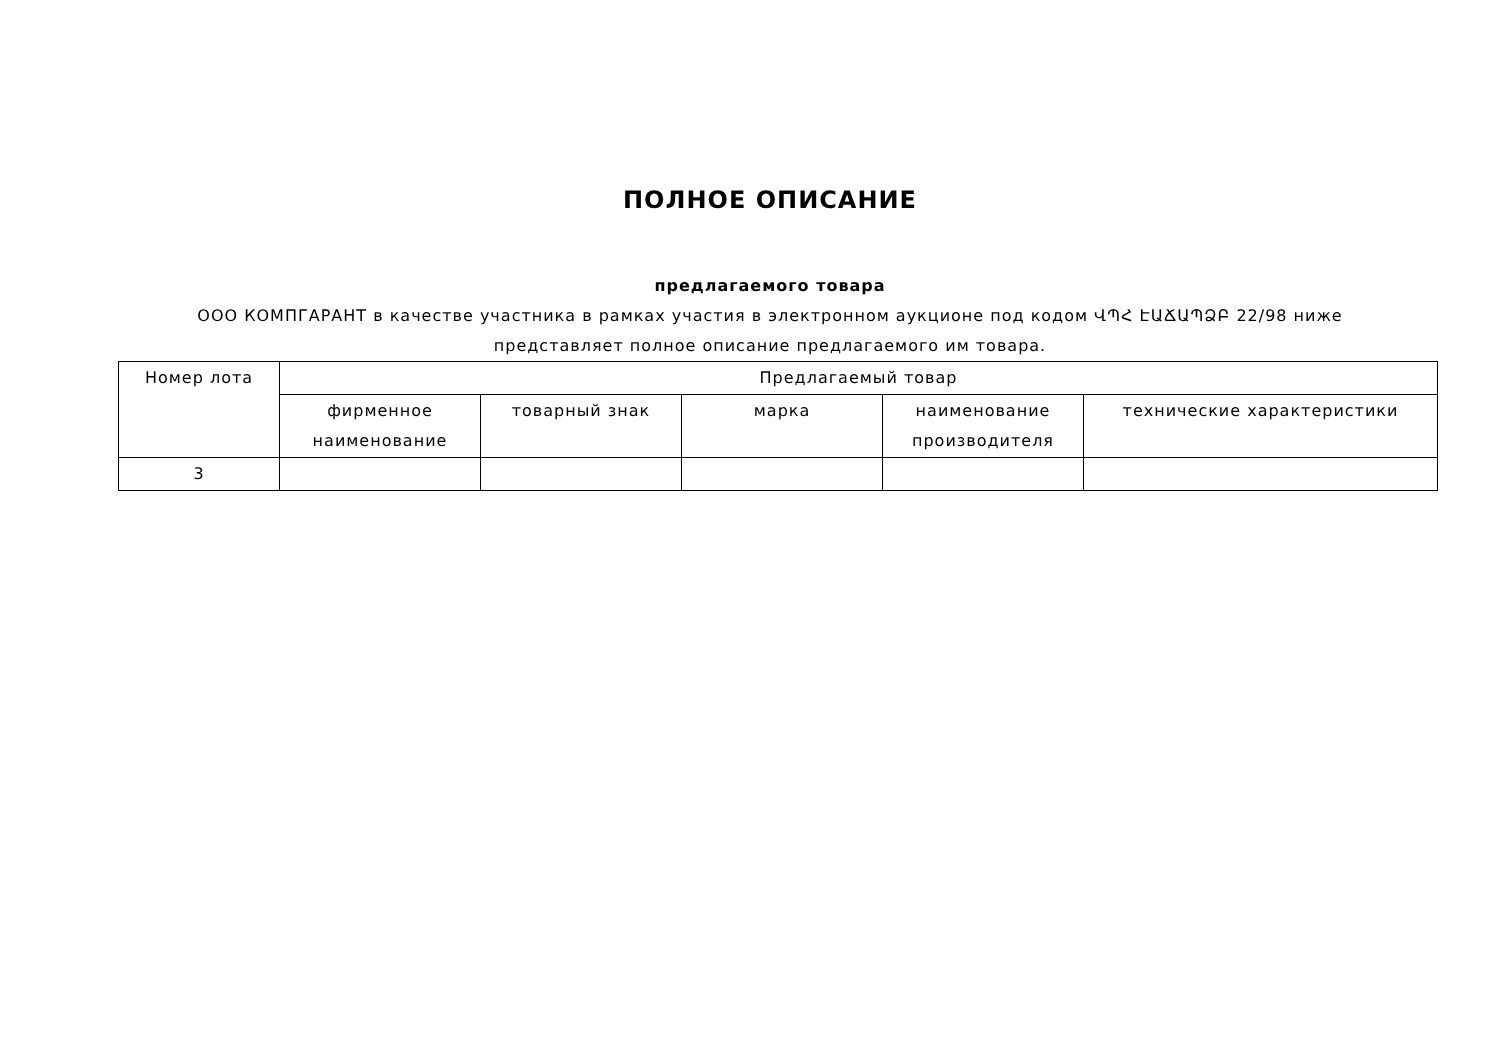ПОЛНОЕ ОПИСАНИЕ
предлагаемого товара
ООО КОМПГАРАНТ в качестве участника в рамках участия в электронном аукционе под кодом ՎՊՀ ԷԱՃԱՊՁԲ 22/98 ниже представляет полное описание предлагаемого им товара.
| Номер лота | Предлагаемый товар | | | | |
| --- | --- | --- | --- | --- | --- |
| | фирменное наименование | товарный знак | марка | наименование производителя | технические характеристики |
| 3 | | | | | |